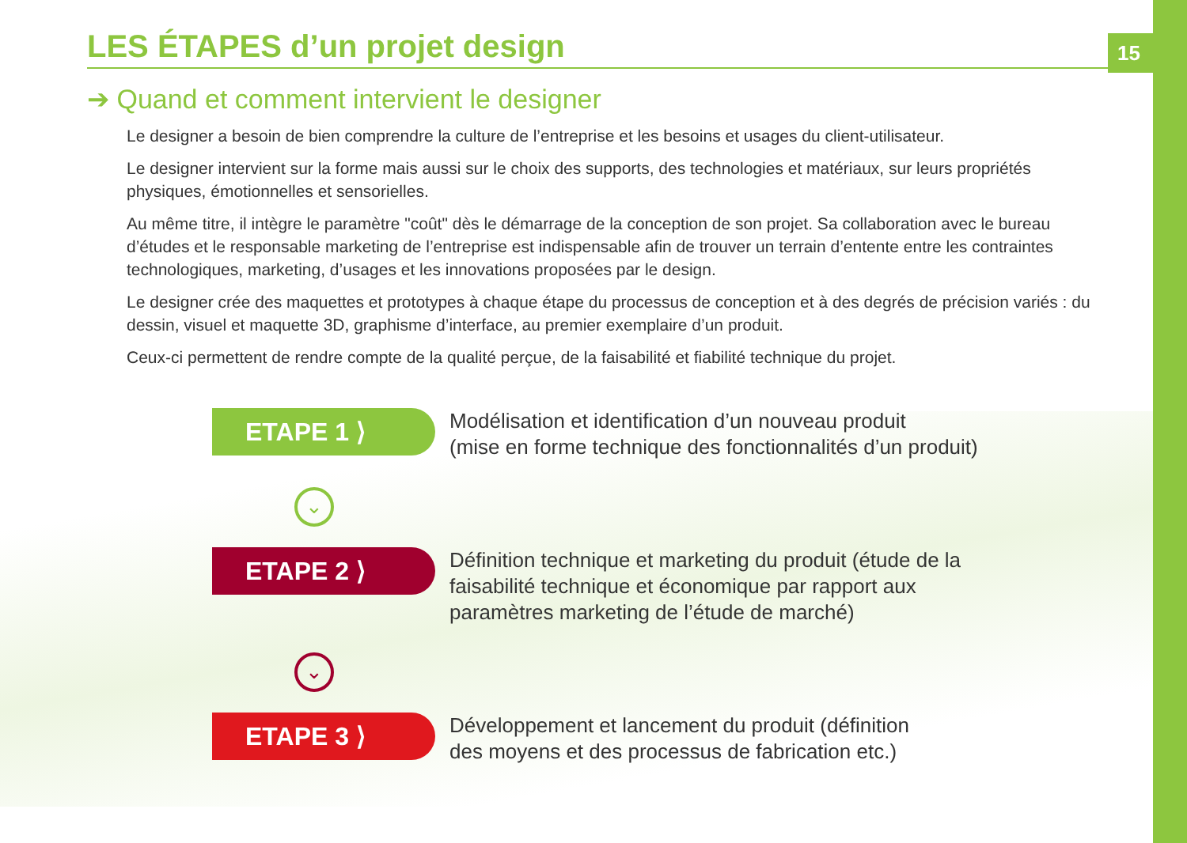15
LES ÉTAPES d’un projet design
➔ Quand et comment intervient le designer
Le designer a besoin de bien comprendre la culture de l’entreprise et les besoins et usages du client-utilisateur.
Le designer intervient sur la forme mais aussi sur le choix des supports, des technologies et matériaux, sur leurs propriétés physiques, émotionnelles et sensorielles.
Au même titre, il intègre le paramètre "coût" dès le démarrage de la conception de son projet. Sa collaboration avec le bureau d’études et le responsable marketing de l’entreprise est indispensable afin de trouver un terrain d’entente entre les contraintes technologiques, marketing, d’usages et les innovations proposées par le design.
Le designer crée des maquettes et prototypes à chaque étape du processus de conception et à des degrés de précision variés : du dessin, visuel et maquette 3D, graphisme d’interface, au premier exemplaire d’un produit.
Ceux-ci permettent de rendre compte de la qualité perçue, de la faisabilité et fiabilité technique du projet.
ETAPE 1 ⟩
Modélisation et identification d’un nouveau produit
(mise en forme technique des fonctionnalités d’un produit)
⌄
ETAPE 2 ⟩
Définition technique et marketing du produit (étude de la
faisabilité technique et économique par rapport aux
paramètres marketing de l’étude de marché)
⌄
ETAPE 3 ⟩
Développement et lancement du produit (définition
des moyens et des processus de fabrication etc.)